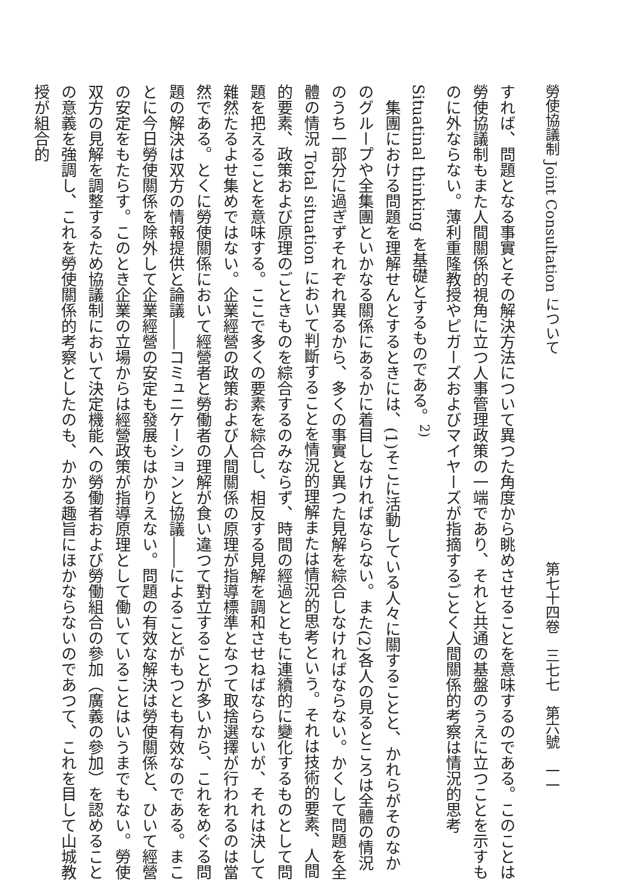勞使協議制 Joint Consultation について 第七十四卷　三七七　第六號　一一
すれば、問題となる事實とその解決方法について異つた角度から眺めさせることを意味するのである。このことは勞使協議制もまた人間關係的視角に立つ人事管理政策の一端であり、それと共通の基盤のうえに立つことを示すものに外ならない。薄利重隆教授やピガーズおよびマイヤーズが指摘するごとく人間關係的考察は情況的思考 Situatinal thinking を基礎とするものである。<sup>2)</sup>
集團における問題を理解せんとするときには、(1)そこに活動している人々に關することと、かれらがそのなかのグループや全集團といかなる關係にあるかに着目しなければならない。また(2)各人の見るところは全體の情況のうち一部分に過ぎずそれぞれ異るから、多くの事實と異つた見解を綜合しなければならない。かくして問題を全體の情況 Total situation において判斷することを情況的理解または情況的思考という。それは技術的要素、人間的要素、政策および原理のごときものを綜合するのみならず、時間の經過とともに連續的に變化するものとして問題を把えることを意味する。ここで多くの要素を綜合し、相反する見解を調和させねばならないが、それは決して雜然たるよせ集めではない。企業經營の政策および人間關係の原理が指導標準となつて取捨選擇が行われるのは當然である。とくに勞使關係において經營者と勞働者の理解が食い違つて對立することが多いから、これをめぐる問題の解決は双方の情報提供と論議――コミュニケーションと協議――によることがもつとも有效なのである。まことに今日勞使關係を除外して企業經營の安定も發展もはかりえない。問題の有效な解決は勞使關係と、ひいて經營の安定をもたらす。このとき企業の立場からは經營政策が指導原理として働いていることはいうまでもない。勞使双方の見解を調整するため協議制において決定機能への勞働者および勞働組合の參加（廣義の參加）を認めることの意義を強調し、これを勞使關係的考察としたのも、かかる趣旨にほかならないのであつて、これを目して山城教授が組合的